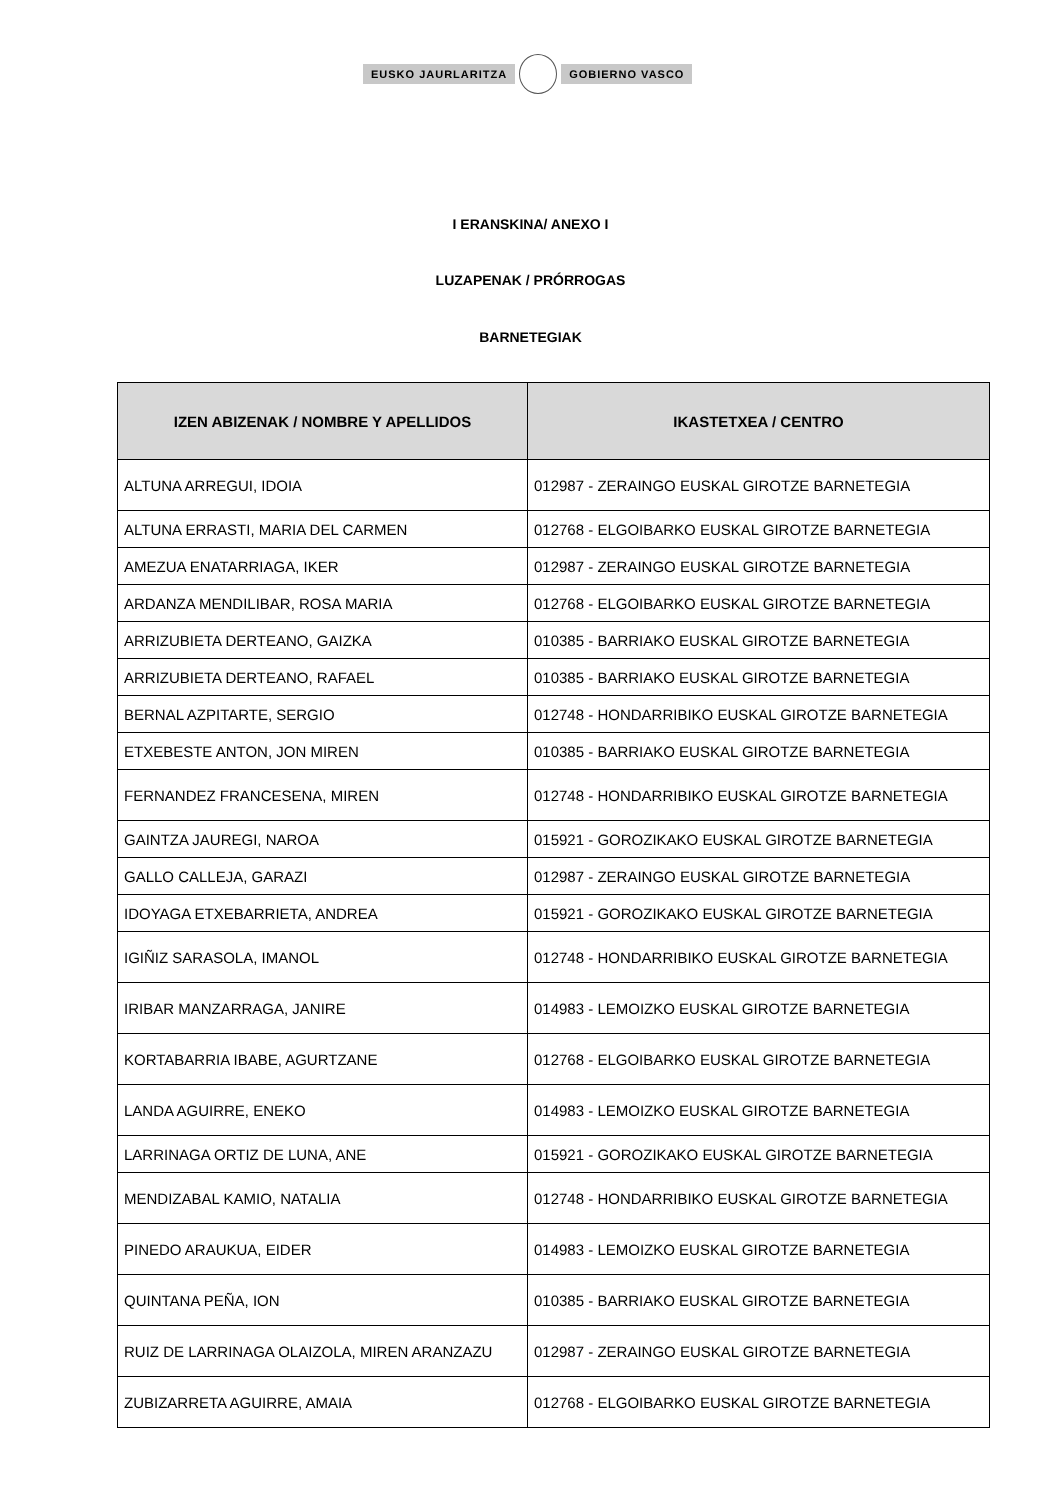EUSKO JAURLARITZA GOBIERNO VASCO
I ERANSKINA/ ANEXO I
LUZAPENAK / PRÓRROGAS
BARNETEGIAK
| IZEN ABIZENAK / NOMBRE Y APELLIDOS | IKASTETXEA / CENTRO |
| --- | --- |
| ALTUNA ARREGUI, IDOIA | 012987 - ZERAINGO EUSKAL GIROTZE BARNETEGIA |
| ALTUNA ERRASTI, MARIA DEL CARMEN | 012768 - ELGOIBARKO EUSKAL GIROTZE BARNETEGIA |
| AMEZUA ENATARRIAGA, IKER | 012987 - ZERAINGO EUSKAL GIROTZE BARNETEGIA |
| ARDANZA MENDILIBAR, ROSA MARIA | 012768 - ELGOIBARKO EUSKAL GIROTZE BARNETEGIA |
| ARRIZUBIETA DERTEANO, GAIZKA | 010385 - BARRIAKO EUSKAL GIROTZE BARNETEGIA |
| ARRIZUBIETA DERTEANO, RAFAEL | 010385 - BARRIAKO EUSKAL GIROTZE BARNETEGIA |
| BERNAL AZPITARTE, SERGIO | 012748 - HONDARRIBIKO EUSKAL GIROTZE BARNETEGIA |
| ETXEBESTE ANTON, JON MIREN | 010385 - BARRIAKO EUSKAL GIROTZE BARNETEGIA |
| FERNANDEZ FRANCESENA, MIREN | 012748 - HONDARRIBIKO EUSKAL GIROTZE BARNETEGIA |
| GAINTZA JAUREGI, NAROA | 015921 - GOROZIKAKO EUSKAL GIROTZE BARNETEGIA |
| GALLO CALLEJA, GARAZI | 012987 - ZERAINGO EUSKAL GIROTZE BARNETEGIA |
| IDOYAGA ETXEBARRIETA, ANDREA | 015921 - GOROZIKAKO EUSKAL GIROTZE BARNETEGIA |
| IGIÑIZ SARASOLA, IMANOL | 012748 - HONDARRIBIKO EUSKAL GIROTZE BARNETEGIA |
| IRIBAR MANZARRAGA, JANIRE | 014983 - LEMOIZKO EUSKAL GIROTZE BARNETEGIA |
| KORTABARRIA IBABE, AGURTZANE | 012768 - ELGOIBARKO EUSKAL GIROTZE BARNETEGIA |
| LANDA AGUIRRE, ENEKO | 014983 - LEMOIZKO EUSKAL GIROTZE BARNETEGIA |
| LARRINAGA ORTIZ DE LUNA, ANE | 015921 - GOROZIKAKO EUSKAL GIROTZE BARNETEGIA |
| MENDIZABAL KAMIO, NATALIA | 012748 - HONDARRIBIKO EUSKAL GIROTZE BARNETEGIA |
| PINEDO ARAUKUA, EIDER | 014983 - LEMOIZKO EUSKAL GIROTZE BARNETEGIA |
| QUINTANA PEÑA, ION | 010385 - BARRIAKO EUSKAL GIROTZE BARNETEGIA |
| RUIZ DE LARRINAGA OLAIZOLA, MIREN ARANZAZU | 012987 - ZERAINGO EUSKAL GIROTZE BARNETEGIA |
| ZUBIZARRETA AGUIRRE, AMAIA | 012768 - ELGOIBARKO EUSKAL GIROTZE BARNETEGIA |